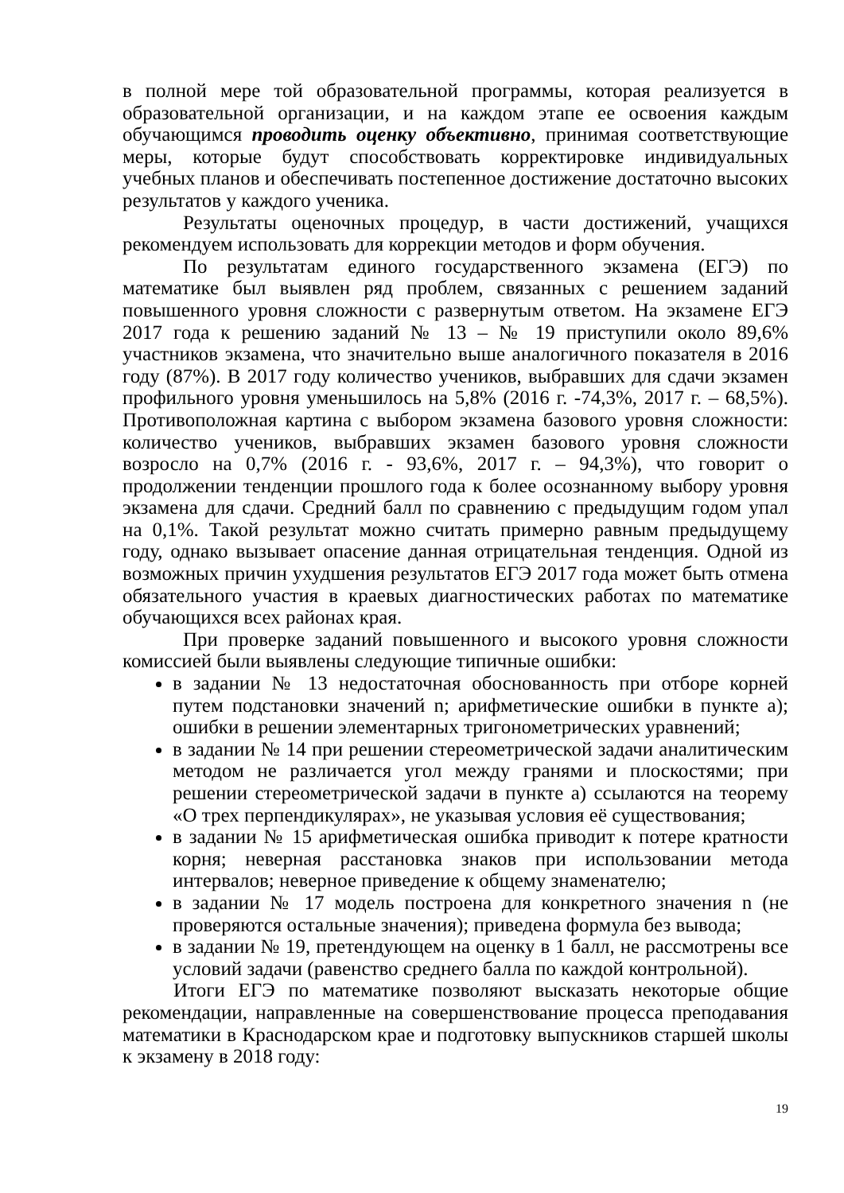в полной мере той образовательной программы, которая реализуется в образовательной организации, и на каждом этапе ее освоения каждым обучающимся проводить оценку объективно, принимая соответствующие меры, которые будут способствовать корректировке индивидуальных учебных планов и обеспечивать постепенное достижение достаточно высоких результатов у каждого ученика.
Результаты оценочных процедур, в части достижений, учащихся рекомендуем использовать для коррекции методов и форм обучения.
По результатам единого государственного экзамена (ЕГЭ) по математике был выявлен ряд проблем, связанных с решением заданий повышенного уровня сложности с развернутым ответом. На экзамене ЕГЭ 2017 года к решению заданий № 13 – № 19 приступили около 89,6% участников экзамена, что значительно выше аналогичного показателя в 2016 году (87%). В 2017 году количество учеников, выбравших для сдачи экзамен профильного уровня уменьшилось на 5,8% (2016 г. -74,3%, 2017 г. – 68,5%). Противоположная картина с выбором экзамена базового уровня сложности: количество учеников, выбравших экзамен базового уровня сложности возросло на 0,7% (2016 г. - 93,6%, 2017 г. – 94,3%), что говорит о продолжении тенденции прошлого года к более осознанному выбору уровня экзамена для сдачи. Средний балл по сравнению с предыдущим годом упал на 0,1%. Такой результат можно считать примерно равным предыдущему году, однако вызывает опасение данная отрицательная тенденция. Одной из возможных причин ухудшения результатов ЕГЭ 2017 года может быть отмена обязательного участия в краевых диагностических работах по математике обучающихся всех районах края.
При проверке заданий повышенного и высокого уровня сложности комиссией были выявлены следующие типичные ошибки:
в задании № 13 недостаточная обоснованность при отборе корней путем подстановки значений n; арифметические ошибки в пункте а); ошибки в решении элементарных тригонометрических уравнений;
в задании № 14 при решении стереометрической задачи аналитическим методом не различается угол между гранями и плоскостями; при решении стереометрической задачи в пункте а) ссылаются на теорему «О трех перпендикулярах», не указывая условия её существования;
в задании № 15 арифметическая ошибка приводит к потере кратности корня; неверная расстановка знаков при использовании метода интервалов; неверное приведение к общему знаменателю;
в задании № 17 модель построена для конкретного значения n (не проверяются остальные значения); приведена формула без вывода;
в задании № 19, претендующем на оценку в 1 балл, не рассмотрены все условий задачи (равенство среднего балла по каждой контрольной).
Итоги ЕГЭ по математике позволяют высказать некоторые общие рекомендации, направленные на совершенствование процесса преподавания математики в Краснодарском крае и подготовку выпускников старшей школы к экзамену в 2018 году:
19